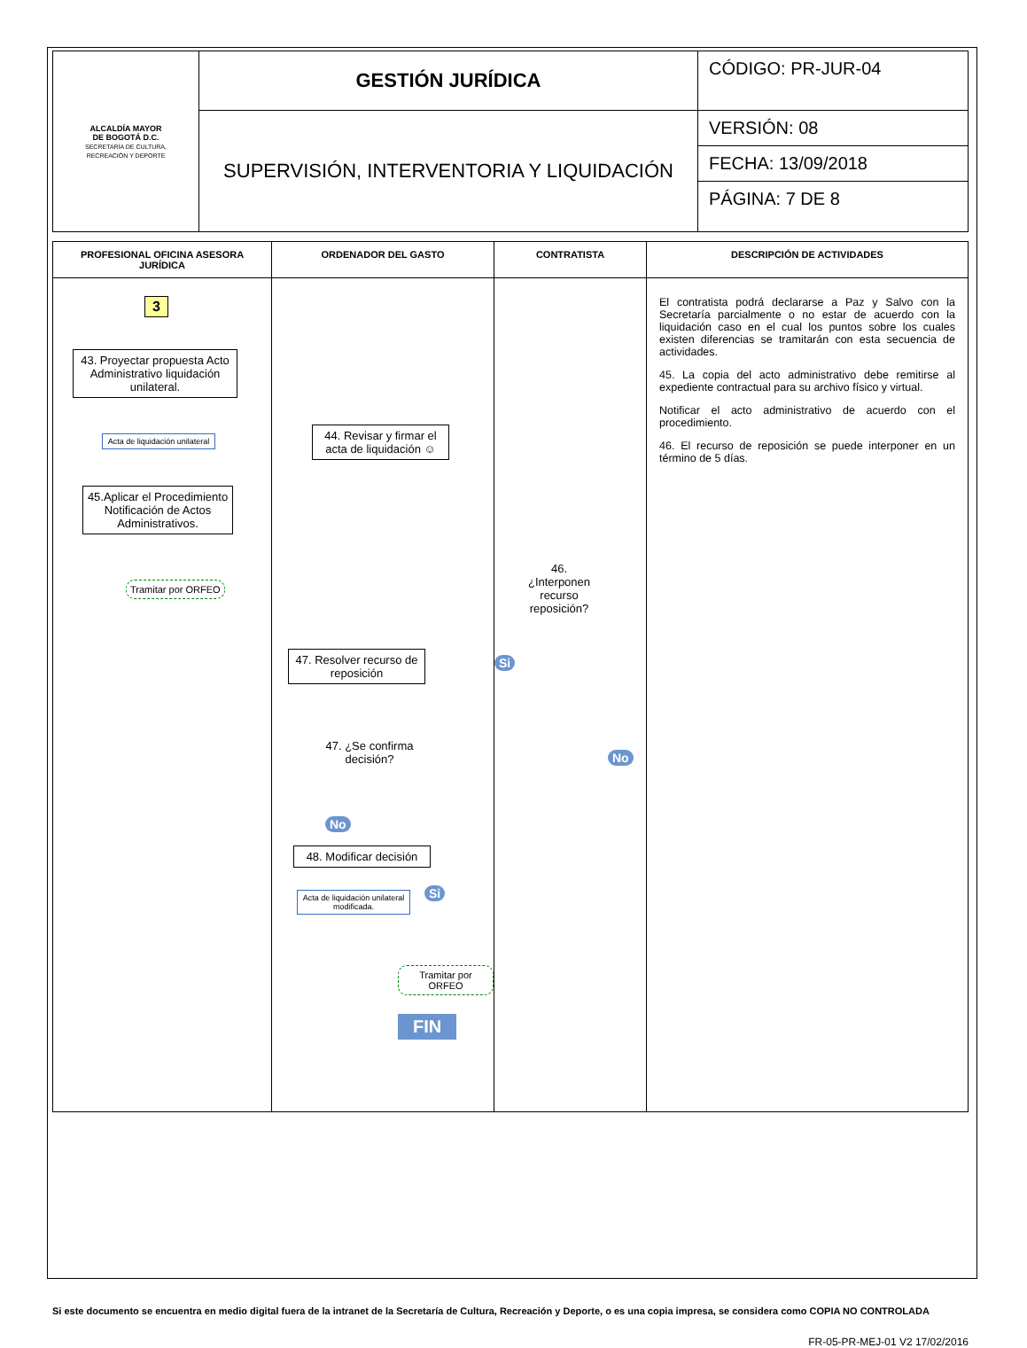| ALCALDÍA MAYOR DE BOGOTÁ D.C. SECRETARÍA DE CULTURA, RECREACIÓN Y DEPORTE | GESTIÓN JURÍDICA | CÓDIGO: PR-JUR-04 |
| | SUPERVISIÓN, INTERVENTORIA Y LIQUIDACIÓN | VERSIÓN: 08 |
| | | FECHA: 13/09/2018 |
| | | PÁGINA: 7 DE 8 |
| PROFESIONAL OFICINA ASESORA JURÍDICA | ORDENADOR DEL GASTO | CONTRATISTA | DESCRIPCIÓN DE ACTIVIDADES |
| --- | --- | --- | --- |
| 3 43. Proyectar propuesta Acto Administrativo liquidación unilateral. Acta de liquidación unilateral 45.Aplicar el Procedimiento Notificación de Actos Administrativos. Tramitar por ORFEO | 44. Revisar y firmar el acta de liquidación ☺ 47. Resolver recurso de reposición 47. ¿Se confirma decisión? No 48. Modificar decisión Acta de liquidación unilateral modificada. Si Tramitar por ORFEO FIN | 46. ¿Interponen recurso reposición? Si No | El contratista podrá declararse a Paz y Salvo con la Secretaría parcialmente o no estar de acuerdo con la liquidación caso en el cual los puntos sobre los cuales existen diferencias se tramitarán con esta secuencia de actividades. 45. La copia del acto administrativo debe remitirse al expediente contractual para su archivo físico y virtual. Notificar el acto administrativo de acuerdo con el procedimiento. 46. El recurso de reposición se puede interponer en un término de 5 días. |
Si este documento se encuentra en medio digital fuera de la intranet de la Secretaría de Cultura, Recreación y Deporte, o es una copia impresa, se considera como COPIA NO CONTROLADA
FR-05-PR-MEJ-01 V2 17/02/2016